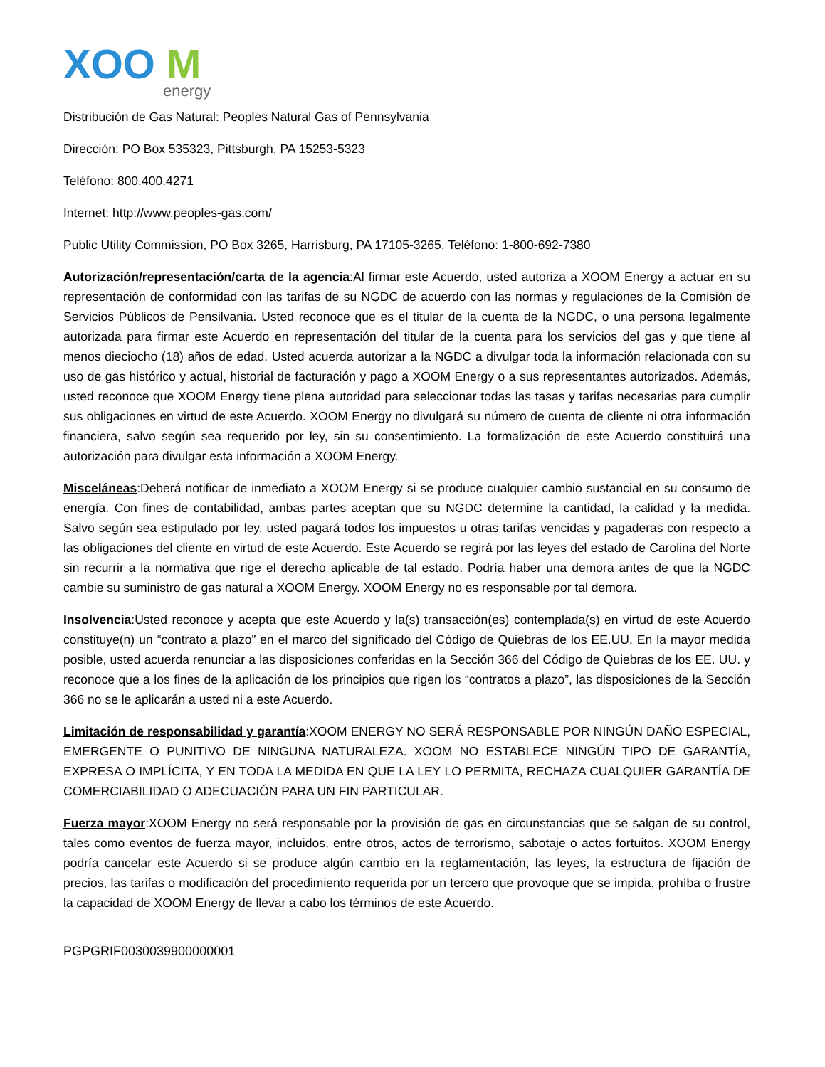XOO
M
energy
Distribución de Gas Natural: Peoples Natural Gas of Pennsylvania
Dirección: PO Box 535323, Pittsburgh, PA 15253-5323
Teléfono: 800.400.4271
Internet: http://www.peoples-gas.com/
Public Utility Commission, PO Box 3265, Harrisburg, PA 17105-3265, Teléfono: 1-800-692-7380
Autorización/representación/carta de la agencia:Al firmar este Acuerdo, usted autoriza a XOOM Energy a actuar en su representación de conformidad con las tarifas de su NGDC de acuerdo con las normas y regulaciones de la Comisión de Servicios Públicos de Pensilvania. Usted reconoce que es el titular de la cuenta de la NGDC, o una persona legalmente autorizada para firmar este Acuerdo en representación del titular de la cuenta para los servicios del gas y que tiene al menos dieciocho (18) años de edad. Usted acuerda autorizar a la NGDC a divulgar toda la información relacionada con su uso de gas histórico y actual, historial de facturación y pago a XOOM Energy o a sus representantes autorizados. Además, usted reconoce que XOOM Energy tiene plena autoridad para seleccionar todas las tasas y tarifas necesarias para cumplir sus obligaciones en virtud de este Acuerdo. XOOM Energy no divulgará su número de cuenta de cliente ni otra información financiera, salvo según sea requerido por ley, sin su consentimiento. La formalización de este Acuerdo constituirá una autorización para divulgar esta información a XOOM Energy.
Misceláneas:Deberá notificar de inmediato a XOOM Energy si se produce cualquier cambio sustancial en su consumo de energía. Con fines de contabilidad, ambas partes aceptan que su NGDC determine la cantidad, la calidad y la medida. Salvo según sea estipulado por ley, usted pagará todos los impuestos u otras tarifas vencidas y pagaderas con respecto a las obligaciones del cliente en virtud de este Acuerdo. Este Acuerdo se regirá por las leyes del estado de Carolina del Norte sin recurrir a la normativa que rige el derecho aplicable de tal estado. Podría haber una demora antes de que la NGDC cambie su suministro de gas natural a XOOM Energy. XOOM Energy no es responsable por tal demora.
Insolvencia:Usted reconoce y acepta que este Acuerdo y la(s) transacción(es) contemplada(s) en virtud de este Acuerdo constituye(n) un “contrato a plazo” en el marco del significado del Código de Quiebras de los EE.UU. En la mayor medida posible, usted acuerda renunciar a las disposiciones conferidas en la Sección 366 del Código de Quiebras de los EE. UU. y reconoce que a los fines de la aplicación de los principios que rigen los “contratos a plazo”, las disposiciones de la Sección 366 no se le aplicarán a usted ni a este Acuerdo.
Limitación de responsabilidad y garantía:XOOM ENERGY NO SERÁ RESPONSABLE POR NINGÚN DAÑO ESPECIAL, EMERGENTE O PUNITIVO DE NINGUNA NATURALEZA. XOOM NO ESTABLECE NINGÚN TIPO DE GARANTÍA, EXPRESA O IMPLÍCITA, Y EN TODA LA MEDIDA EN QUE LA LEY LO PERMITA, RECHAZA CUALQUIER GARANTÍA DE COMERCIABILIDAD O ADECUACIÓN PARA UN FIN PARTICULAR.
Fuerza mayor:XOOM Energy no será responsable por la provisión de gas en circunstancias que se salgan de su control, tales como eventos de fuerza mayor, incluidos, entre otros, actos de terrorismo, sabotaje o actos fortuitos. XOOM Energy podría cancelar este Acuerdo si se produce algún cambio en la reglamentación, las leyes, la estructura de fijación de precios, las tarifas o modificación del procedimiento requerida por un tercero que provoque que se impida, prohíba o frustre la capacidad de XOOM Energy de llevar a cabo los términos de este Acuerdo.
PGPGRIF0030039900000001